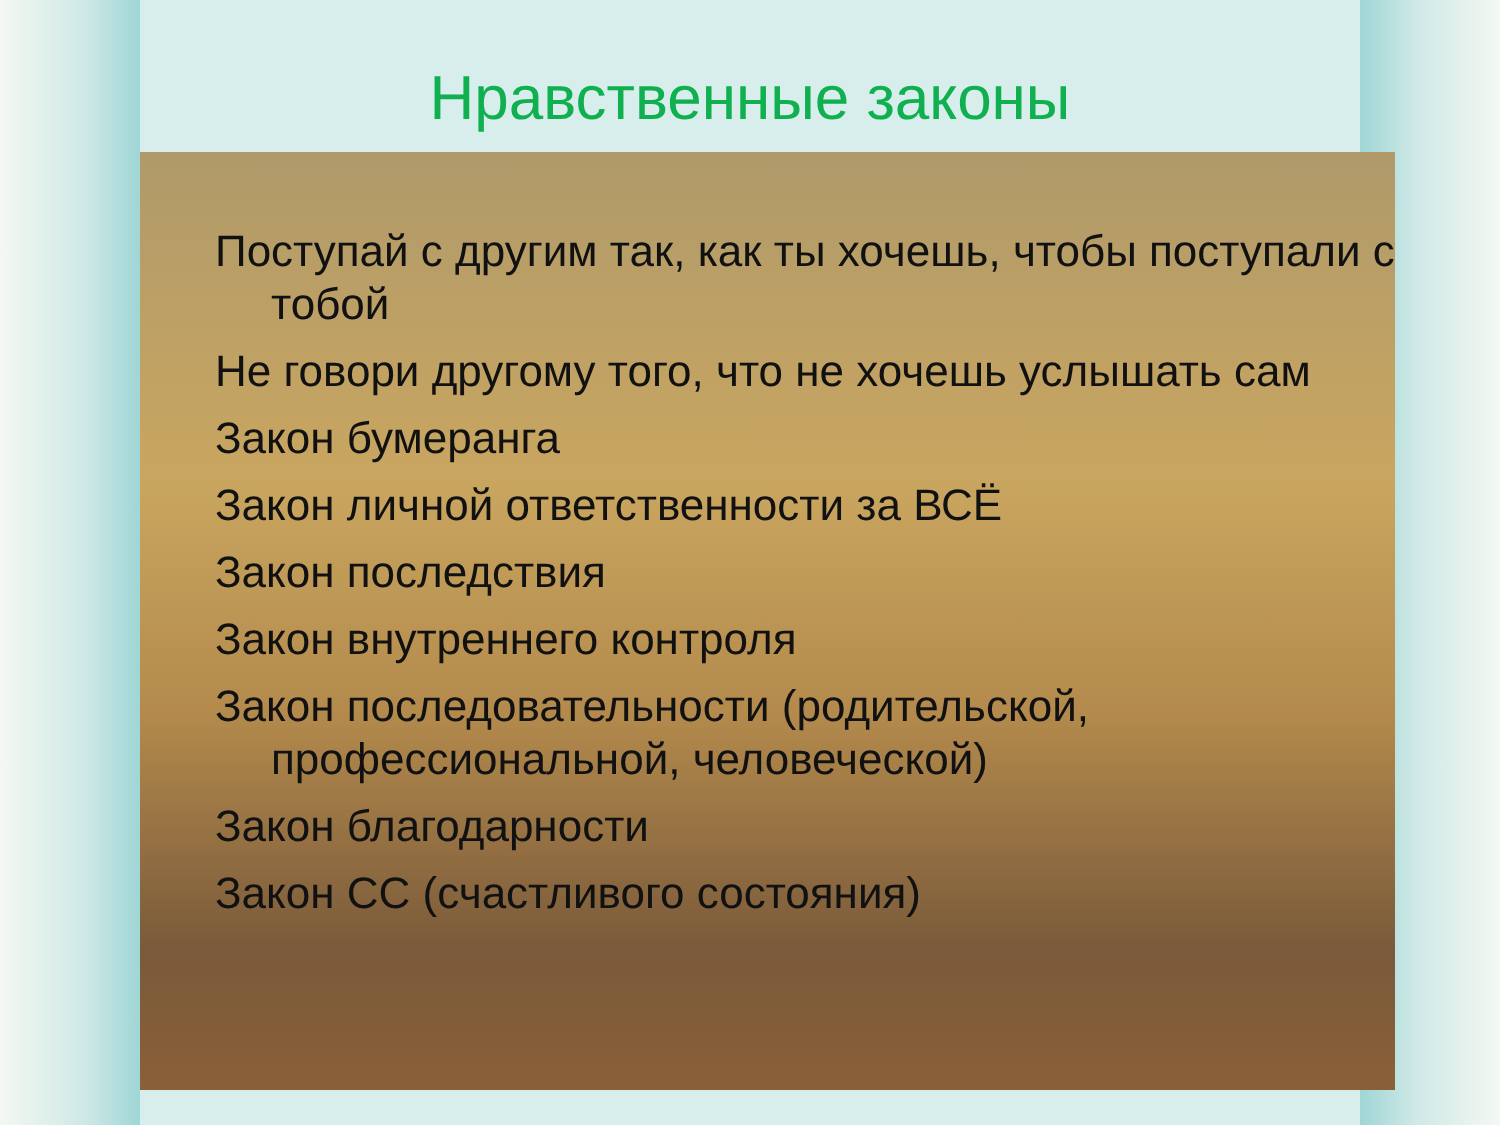Нравственные законы
Поступай с другим так, как ты хочешь, чтобы поступали с тобой
Не говори другому того, что не хочешь услышать сам
Закон бумеранга
Закон личной ответственности за ВСЁ
Закон последствия
Закон внутреннего контроля
Закон последовательности (родительской, профессиональной, человеческой)
Закон благодарности
Закон СС (счастливого состояния)